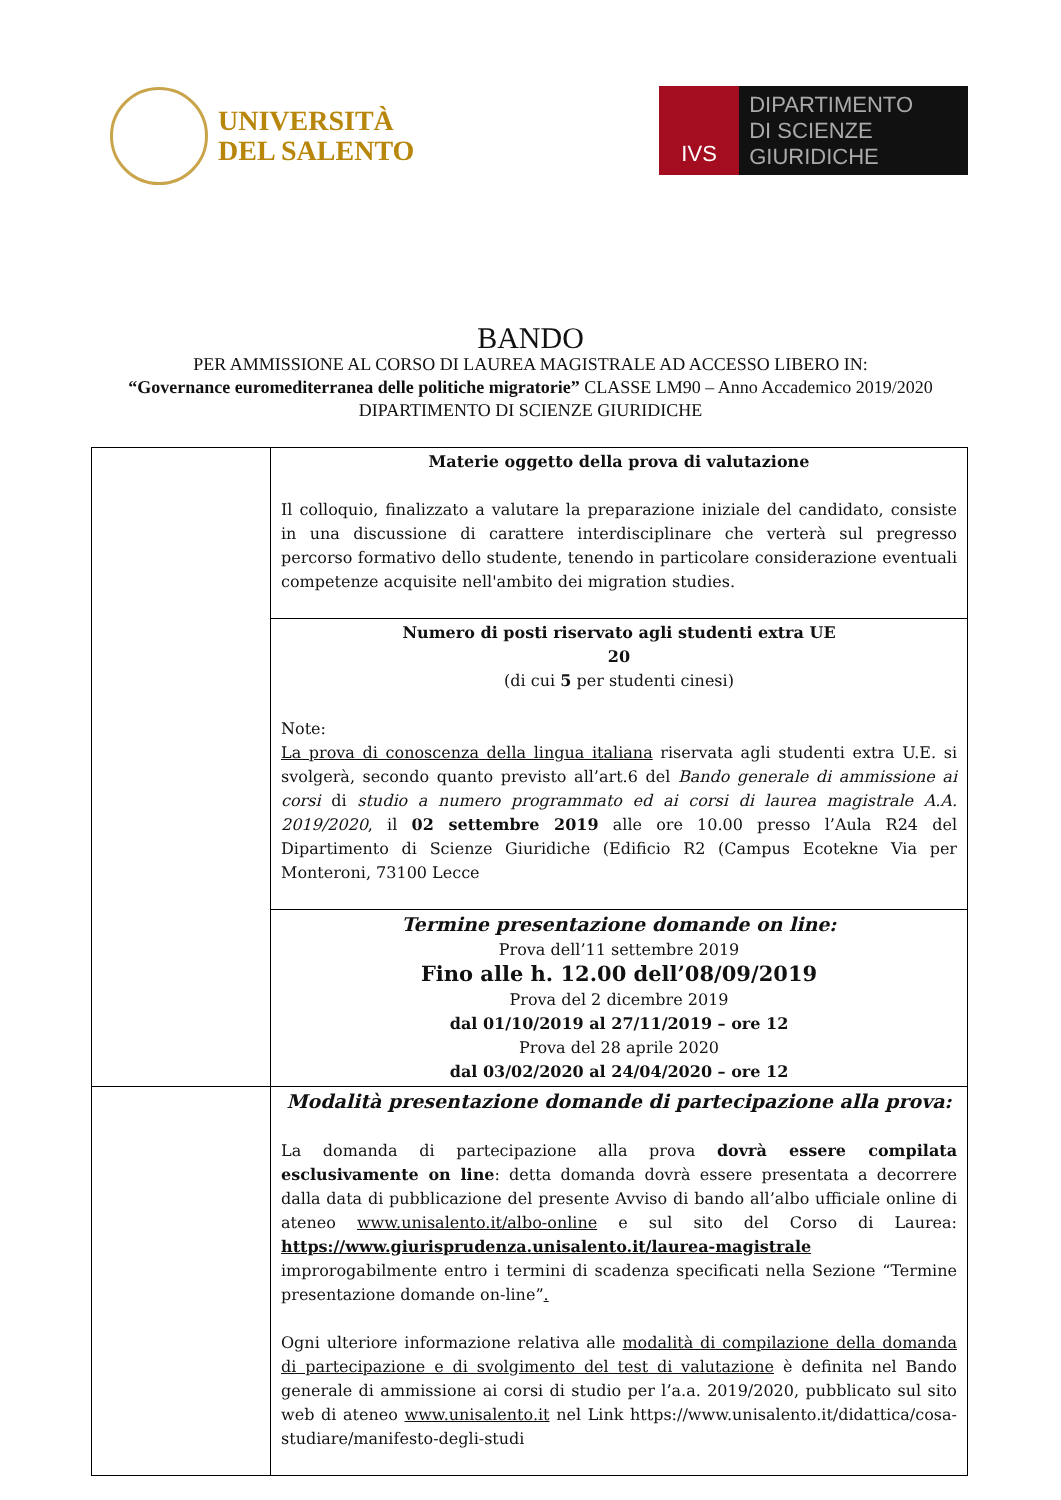UNIVERSITÀ
DEL SALENTO
IVS
DIPARTIMENTO
DI SCIENZE GIURIDICHE
BANDO
PER AMMISSIONE AL CORSO DI LAUREA MAGISTRALE AD ACCESSO LIBERO IN:
“Governance euromediterranea delle politiche migratorie” CLASSE LM90 – Anno Accademico 2019/2020
DIPARTIMENTO DI SCIENZE GIURIDICHE
| | Materie oggetto della prova di valutazione Il colloquio, finalizzato a valutare la preparazione iniziale del candidato, consiste in una discussione di carattere interdisciplinare che verterà sul pregresso percorso formativo dello studente, tenendo in particolare considerazione eventuali competenze acquisite nell'ambito dei migration studies. |
| | Numero di posti riservato agli studenti extra UE 20 (di cui 5 per studenti cinesi) Note: La prova di conoscenza della lingua italiana riservata agli studenti extra U.E. si svolgerà, secondo quanto previsto all’art.6 del Bando generale di ammissione ai corsi di studio a numero programmato ed ai corsi di laurea magistrale A.A. 2019/2020 , il 02 settembre 2019 alle ore 10.00 presso l’Aula R24 del Dipartimento di Scienze Giuridiche (Edificio R2 (Campus Ecotekne Via per Monteroni, 73100 Lecce |
| | Termine presentazione domande on line: Prova dell’11 settembre 2019 Fino alle h. 12.00 dell’08/09/2019 Prova del 2 dicembre 2019 dal 01/10/2019 al 27/11/2019 – ore 12 Prova del 28 aprile 2020 dal 03/02/2020 al 24/04/2020 – ore 12 |
| | Modalità presentazione domande di partecipazione alla prova: La domanda di partecipazione alla prova dovrà essere compilata esclusivamente on line : detta domanda dovrà essere presentata a decorrere dalla data di pubblicazione del presente Avviso di bando all’albo ufficiale online di ateneo www.unisalento.it/albo-online e sul sito del Corso di Laurea: https://www.giurisprudenza.unisalento.it/laurea-magistrale improrogabilmente entro i termini di scadenza specificati nella Sezione “Termine presentazione domande on-line” . Ogni ulteriore informazione relativa alle modalità di compilazione della domanda di partecipazione e di svolgimento del test di valutazione è definita nel Bando generale di ammissione ai corsi di studio per l’a.a. 2019/2020, pubblicato sul sito web di ateneo www.unisalento.it nel Link https://www.unisalento.it/didattica/cosa-studiare/manifesto-degli-studi |